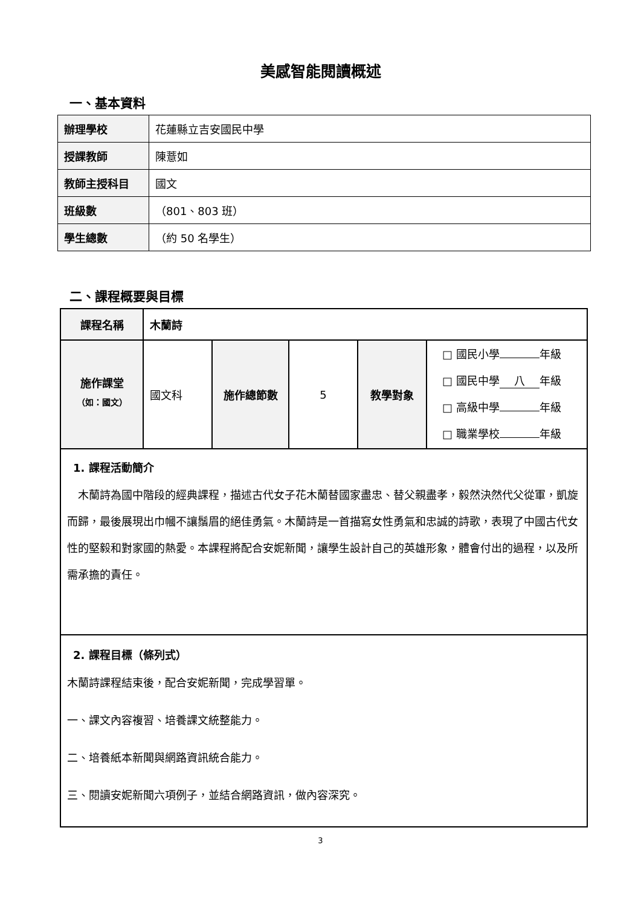美感智能閱讀概述
一、基本資料
| 辦理學校 | 花蓮縣立吉安國民中學 |
| 授課教師 | 陳薏如 |
| 教師主授科目 | 國文 |
| 班級數 | （801、803 班） |
| 學生總數 | （約 50 名學生） |
二、課程概要與目標
| 課程名稱 | 木蘭詩 | | | | |
| 施作課堂 （如：國文） | 國文科 | 施作總節數 | 5 | 教學對象 | □ 國民小學 年級 □ 國民中學 八 年級 □ 高級中學 年級 □ 職業學校 年級 |
| 1. 課程活動簡介 木蘭詩為國中階段的經典課程，描述古代女子花木蘭替國家盡忠、替父親盡孝，毅然決然代父從軍，凱旋而歸，最後展現出巾幗不讓鬚眉的絕佳勇氣。木蘭詩是一首描寫女性勇氣和忠誠的詩歌，表現了中國古代女性的堅毅和對家國的熱愛。本課程將配合安妮新聞，讓學生設計自己的英雄形象，體會付出的過程，以及所需承擔的責任。 | | | | | |
| 2. 課程目標（條列式） 木蘭詩課程結束後，配合安妮新聞，完成學習單。 一、課文內容複習、培養課文統整能力。 二、培養紙本新聞與網路資訊統合能力。 三、閱讀安妮新聞六項例子，並結合網路資訊，做內容深究。 | | | | | |
3